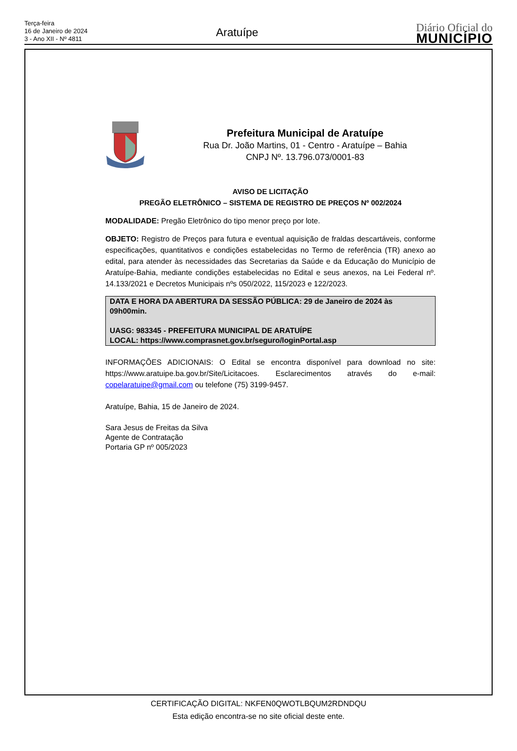Terça-feira
16 de Janeiro de 2024
3 - Ano XII - Nº 4811
Aratuípe
Diário Oficial do
MUNICÍPIO
Prefeitura Municipal de Aratuípe
Rua Dr. João Martins, 01 - Centro - Aratuípe – Bahia
CNPJ Nº. 13.796.073/0001-83
AVISO DE LICITAÇÃO
PREGÃO ELETRÔNICO – SISTEMA DE REGISTRO DE PREÇOS Nº 002/2024
MODALIDADE: Pregão Eletrônico do tipo menor preço por lote.
OBJETO: Registro de Preços para futura e eventual aquisição de fraldas descartáveis, conforme especificações, quantitativos e condições estabelecidas no Termo de referência (TR) anexo ao edital, para atender às necessidades das Secretarias da Saúde e da Educação do Município de Aratuípe-Bahia, mediante condições estabelecidas no Edital e seus anexos, na Lei Federal nº. 14.133/2021 e Decretos Municipais nºs 050/2022, 115/2023 e 122/2023.
DATA E HORA DA ABERTURA DA SESSÃO PÚBLICA: 29 de Janeiro de 2024 às 09h00min.
UASG: 983345 - PREFEITURA MUNICIPAL DE ARATUÍPE
LOCAL: https://www.comprasnet.gov.br/seguro/loginPortal.asp
INFORMAÇÕES ADICIONAIS: O Edital se encontra disponível para download no site: https://www.aratuipe.ba.gov.br/Site/Licitacoes. Esclarecimentos através do e-mail: copelaratuipe@gmail.com ou telefone (75) 3199-9457.
Aratuípe, Bahia, 15 de Janeiro de 2024.
Sara Jesus de Freitas da Silva
Agente de Contratação
Portaria GP nº 005/2023
CERTIFICAÇÃO DIGITAL: NKFEN0QWOTLBQUM2RDNDQU
Esta edição encontra-se no site oficial deste ente.